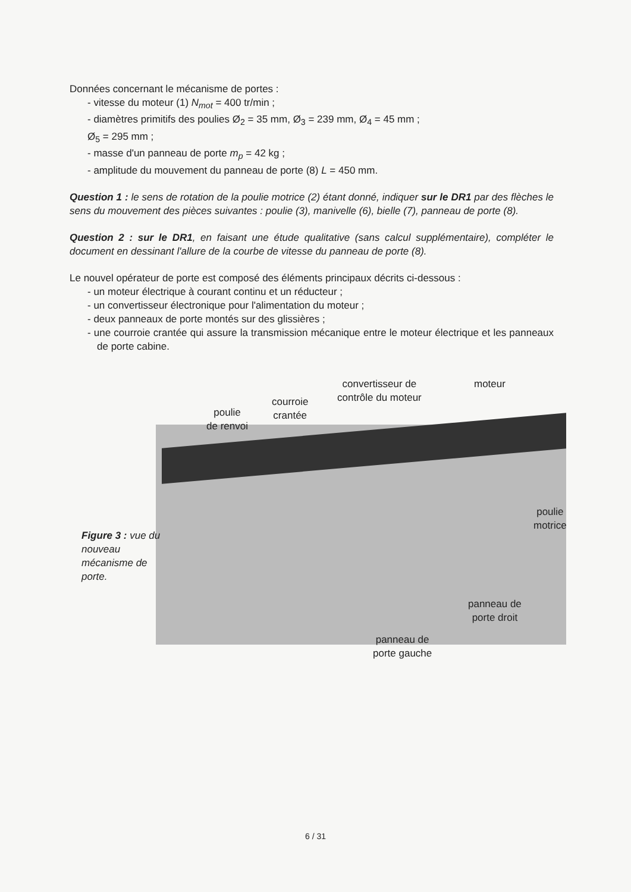Données concernant le mécanisme de portes :
- vitesse du moteur (1) N<sub>mot</sub> = 400 tr/min ;
- diamètres primitifs des poulies Ø<sub>2</sub> = 35 mm, Ø<sub>3</sub> = 239 mm, Ø<sub>4</sub> = 45 mm ;
Ø<sub>5</sub> = 295 mm ;
- masse d'un panneau de porte m<sub>p</sub> = 42 kg ;
- amplitude du mouvement du panneau de porte (8) L = 450 mm.
Question 1 : le sens de rotation de la poulie motrice (2) étant donné, indiquer sur le DR1 par des flèches le sens du mouvement des pièces suivantes : poulie (3), manivelle (6), bielle (7), panneau de porte (8).
Question 2 : sur le DR1, en faisant une étude qualitative (sans calcul supplémentaire), compléter le document en dessinant l'allure de la courbe de vitesse du panneau de porte (8).
Le nouvel opérateur de porte est composé des éléments principaux décrits ci-dessous :
- un moteur électrique à courant continu et un réducteur ;
- un convertisseur électronique pour l'alimentation du moteur ;
- deux panneaux de porte montés sur des glissières ;
- une courroie crantée qui assure la transmission mécanique entre le moteur électrique et les panneaux de porte cabine.
convertisseur de
contrôle du moteur
moteur
courroie
crantée
poulie
de renvoi
poulie
motrice
Figure 3 : vue du nouveau mécanisme de porte.
panneau de
porte droit
panneau de
porte gauche
6 / 31